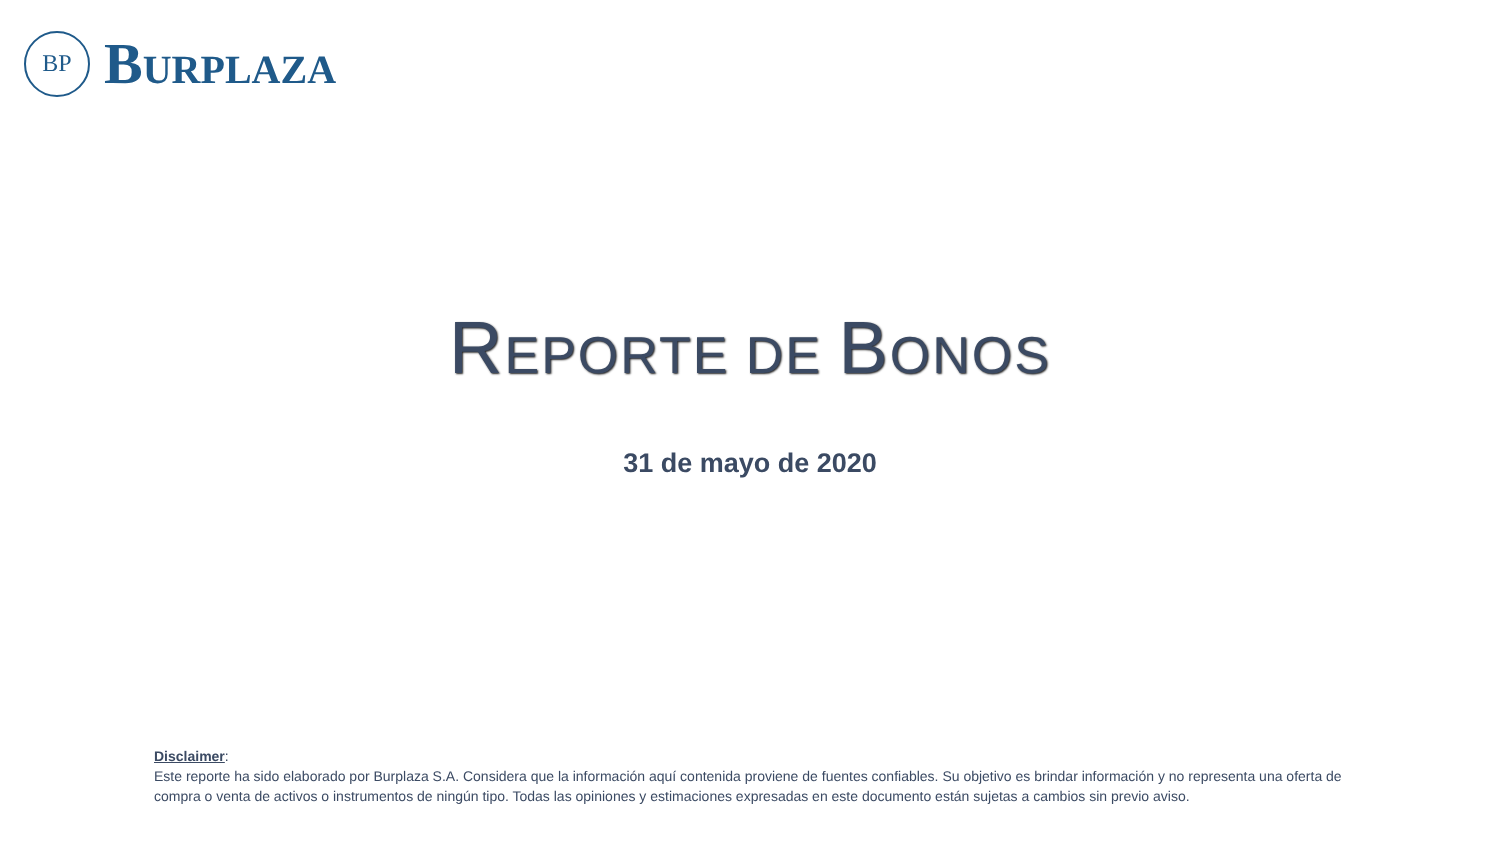BP
BURPLAZA
REPORTE DE BONOS
31 de mayo de 2020
Disclaimer:
Este reporte ha sido elaborado por Burplaza S.A. Considera que la información aquí contenida proviene de fuentes confiables. Su objetivo es brindar información y no representa una oferta de compra o venta de activos o instrumentos de ningún tipo. Todas las opiniones y estimaciones expresadas en este documento están sujetas a cambios sin previo aviso.